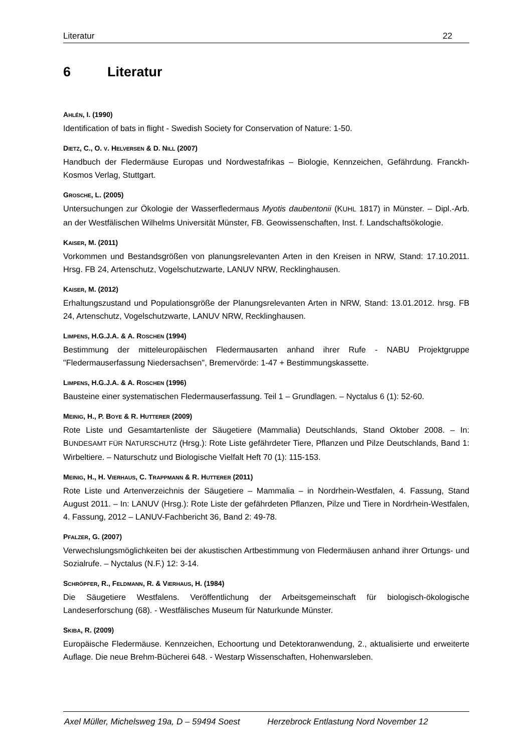Literatur 22
6 Literatur
AHLÉN, I. (1990)
Identification of bats in flight - Swedish Society for Conservation of Nature: 1-50.
DIETZ, C., O. V. HELVERSEN & D. NILL (2007)
Handbuch der Fledermäuse Europas und Nordwestafrikas – Biologie, Kennzeichen, Gefährdung. Franckh-Kosmos Verlag, Stuttgart.
GROSCHE, L. (2005)
Untersuchungen zur Ökologie der Wasserfledermaus Myotis daubentonii (KUHL 1817) in Münster. – Dipl.-Arb. an der Westfälischen Wilhelms Universität Münster, FB. Geowissenschaften, Inst. f. Landschaftsökologie.
KAISER, M. (2011)
Vorkommen und Bestandsgrößen von planungsrelevanten Arten in den Kreisen in NRW, Stand: 17.10.2011. Hrsg. FB 24, Artenschutz, Vogelschutzwarte, LANUV NRW, Recklinghausen.
KAISER, M. (2012)
Erhaltungszustand und Populationsgröße der Planungsrelevanten Arten in NRW, Stand: 13.01.2012. hrsg. FB 24, Artenschutz, Vogelschutzwarte, LANUV NRW, Recklinghausen.
LIMPENS, H.G.J.A. & A. ROSCHEN (1994)
Bestimmung der mitteleuropäischen Fledermausarten anhand ihrer Rufe - NABU Projektgruppe "Fledermauserfassung Niedersachsen", Bremervörde: 1-47 + Bestimmungskassette.
LIMPENS, H.G.J.A. & A. ROSCHEN (1996)
Bausteine einer systematischen Fledermauserfassung. Teil 1 – Grundlagen. – Nyctalus 6 (1): 52-60.
MEINIG, H., P. BOYE & R. HUTTERER (2009)
Rote Liste und Gesamtartenliste der Säugetiere (Mammalia) Deutschlands, Stand Oktober 2008. – In: BUNDESAMT FÜR NATURSCHUTZ (Hrsg.): Rote Liste gefährdeter Tiere, Pflanzen und Pilze Deutschlands, Band 1: Wirbeltiere. – Naturschutz und Biologische Vielfalt Heft 70 (1): 115-153.
MEINIG, H., H. VIERHAUS, C. TRAPPMANN & R. HUTTERER (2011)
Rote Liste und Artenverzeichnis der Säugetiere – Mammalia – in Nordrhein-Westfalen, 4. Fassung, Stand August 2011. – In: LANUV (Hrsg.): Rote Liste der gefährdeten Pflanzen, Pilze und Tiere in Nordrhein-Westfalen, 4. Fassung, 2012 – LANUV-Fachbericht 36, Band 2: 49-78.
PFALZER, G. (2007)
Verwechslungsmöglichkeiten bei der akustischen Artbestimmung von Fledermäusen anhand ihrer Ortungs- und Sozialrufe. – Nyctalus (N.F.) 12: 3-14.
SCHRÖPFER, R., FELDMANN, R. & VIERHAUS, H. (1984)
Die Säugetiere Westfalens. Veröffentlichung der Arbeitsgemeinschaft für biologisch-ökologische Landeserforschung (68). - Westfälisches Museum für Naturkunde Münster.
SKIBA, R. (2009)
Europäische Fledermäuse. Kennzeichen, Echoortung und Detektoranwendung, 2., aktualisierte und erweiterte Auflage. Die neue Brehm-Bücherei 648. - Westarp Wissenschaften, Hohenwarsleben.
Axel Müller, Michelsweg 19a, D – 59494 Soest Herzebrock Entlastung Nord November 12